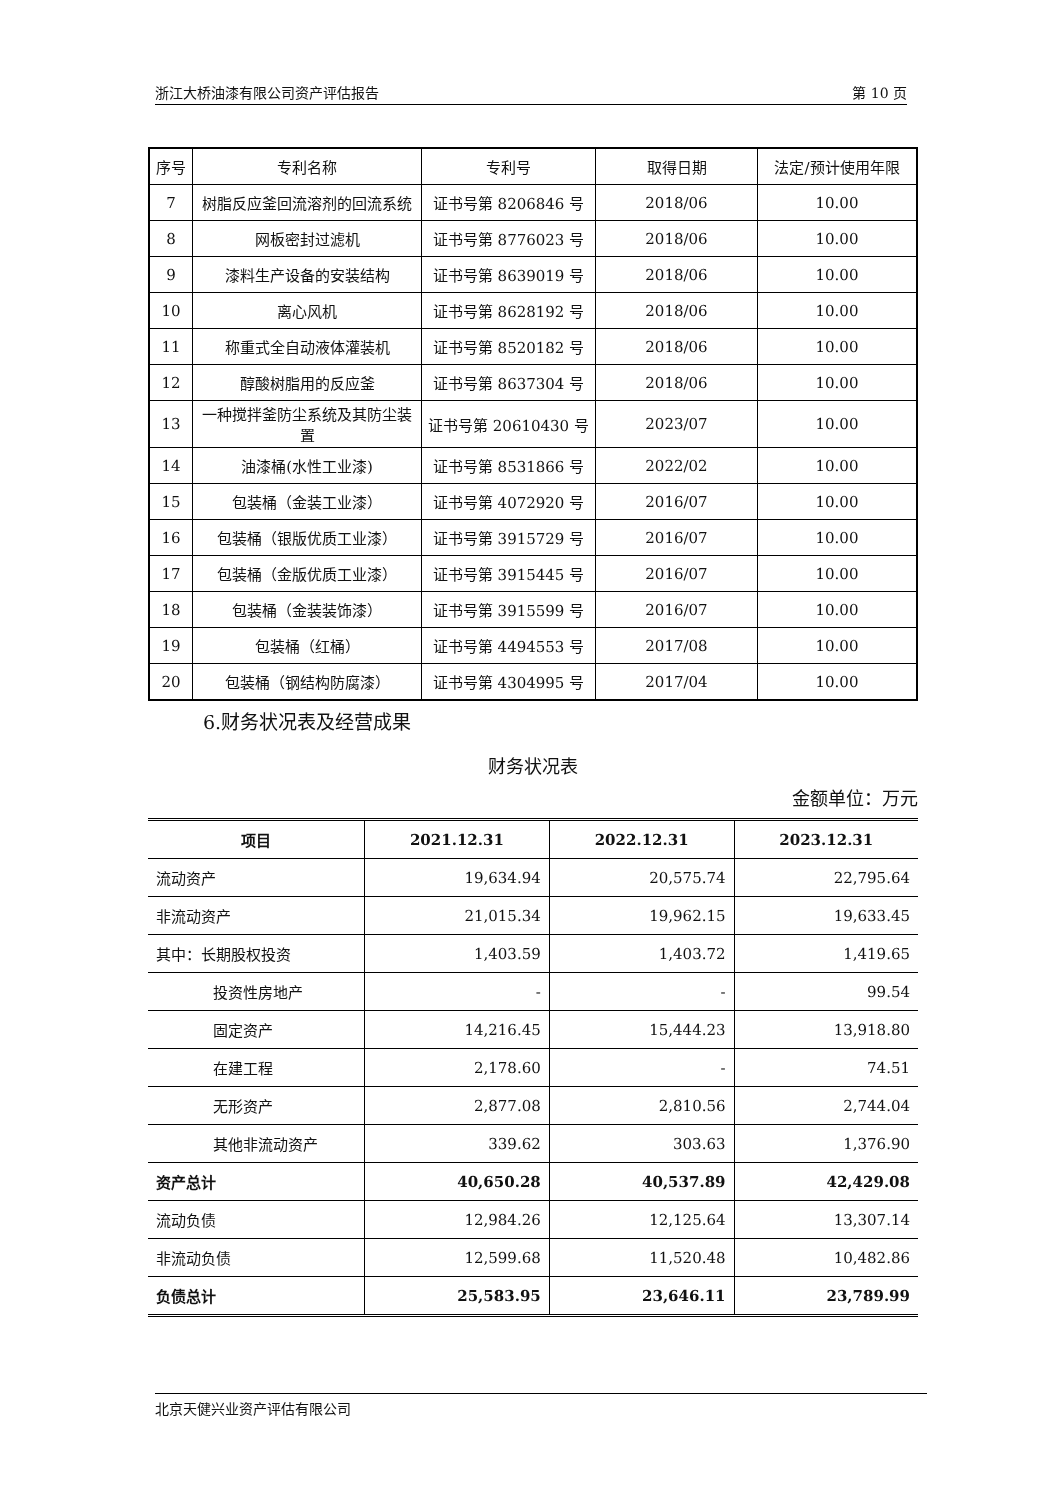浙江大桥油漆有限公司资产评估报告 第 10 页
| 序号 | 专利名称 | 专利号 | 取得日期 | 法定/预计使用年限 |
| --- | --- | --- | --- | --- |
| 7 | 树脂反应釜回流溶剂的回流系统 | 证书号第 8206846 号 | 2018/06 | 10.00 |
| 8 | 网板密封过滤机 | 证书号第 8776023 号 | 2018/06 | 10.00 |
| 9 | 漆料生产设备的安装结构 | 证书号第 8639019 号 | 2018/06 | 10.00 |
| 10 | 离心风机 | 证书号第 8628192 号 | 2018/06 | 10.00 |
| 11 | 称重式全自动液体灌装机 | 证书号第 8520182 号 | 2018/06 | 10.00 |
| 12 | 醇酸树脂用的反应釜 | 证书号第 8637304 号 | 2018/06 | 10.00 |
| 13 | 一种搅拌釜防尘系统及其防尘装置 | 证书号第 20610430 号 | 2023/07 | 10.00 |
| 14 | 油漆桶(水性工业漆) | 证书号第 8531866 号 | 2022/02 | 10.00 |
| 15 | 包装桶（金装工业漆） | 证书号第 4072920 号 | 2016/07 | 10.00 |
| 16 | 包装桶（银版优质工业漆） | 证书号第 3915729 号 | 2016/07 | 10.00 |
| 17 | 包装桶（金版优质工业漆） | 证书号第 3915445 号 | 2016/07 | 10.00 |
| 18 | 包装桶（金装装饰漆） | 证书号第 3915599 号 | 2016/07 | 10.00 |
| 19 | 包装桶（红桶） | 证书号第 4494553 号 | 2017/08 | 10.00 |
| 20 | 包装桶（钢结构防腐漆） | 证书号第 4304995 号 | 2017/04 | 10.00 |
6.财务状况表及经营成果
财务状况表
金额单位：万元
| 项目 | 2021.12.31 | 2022.12.31 | 2023.12.31 |
| --- | --- | --- | --- |
| 流动资产 | 19,634.94 | 20,575.74 | 22,795.64 |
| 非流动资产 | 21,015.34 | 19,962.15 | 19,633.45 |
| 其中：长期股权投资 | 1,403.59 | 1,403.72 | 1,419.65 |
| 投资性房地产 | - | - | 99.54 |
| 固定资产 | 14,216.45 | 15,444.23 | 13,918.80 |
| 在建工程 | 2,178.60 | - | 74.51 |
| 无形资产 | 2,877.08 | 2,810.56 | 2,744.04 |
| 其他非流动资产 | 339.62 | 303.63 | 1,376.90 |
| 资产总计 | 40,650.28 | 40,537.89 | 42,429.08 |
| 流动负债 | 12,984.26 | 12,125.64 | 13,307.14 |
| 非流动负债 | 12,599.68 | 11,520.48 | 10,482.86 |
| 负债总计 | 25,583.95 | 23,646.11 | 23,789.99 |
北京天健兴业资产评估有限公司